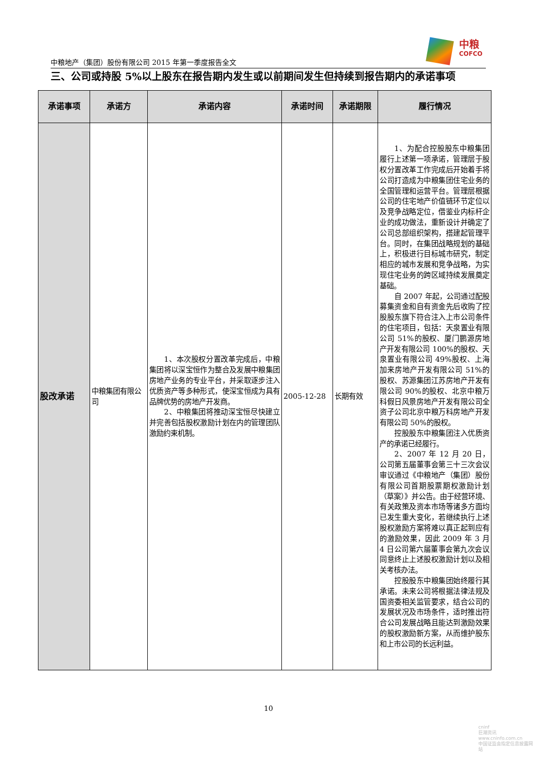中粮
COFCO
中粮地产（集团）股份有限公司 2015 年第一季度报告全文
三、公司或持股 5%以上股东在报告期内发生或以前期间发生但持续到报告期内的承诺事项
| 承诺事项 | 承诺方 | 承诺内容 | 承诺时间 | 承诺期限 | 履行情况 |
| --- | --- | --- | --- | --- | --- |
| 股改承诺 | 中粮集团有限公司 | 1、本次股权分置改革完成后，中粮集团将以深宝恒作为整合及发展中粮集团房地产业务的专业平台，并采取逐步注入优质资产等多种形式，使深宝恒成为具有品牌优势的房地产开发商。 2、中粮集团将推动深宝恒尽快建立并完善包括股权激励计划在内的管理团队激励约束机制。 | 2005-12-28 | 长期有效 | 1、为配合控股股东中粮集团履行上述第一项承诺，管理层于股权分置改革工作完成后开始着手将公司打造成为中粮集团住宅业务的全国管理和运营平台。管理层根据公司的住宅地产价值链环节定位以及竞争战略定位，借鉴业内标杆企业的成功做法，重新设计并确定了公司总部组织架构，搭建起管理平台。同时，在集团战略规划的基础上，积极进行目标城市研究，制定相应的城市发展和竞争战略，为实现住宅业务的跨区域持续发展奠定基础。 自 2007 年起，公司通过配股募集资金和自有资金先后收购了控股股东旗下符合注入上市公司条件的住宅项目，包括：天泉置业有限公司 51%的股权、厦门鹏源房地产开发有限公司 100%的股权、天泉置业有限公司 49%股权、上海加来房地产开发有限公司 51%的股权、苏源集团江苏房地产开发有限公司 90%的股权、北京中粮万科假日风景房地产开发有限公司全资子公司北京中粮万科房地产开发有限公司 50%的股权。 控股股东中粮集团注入优质资产的承诺已经履行。 2、2007 年 12 月 20 日，公司第五届董事会第三十三次会议审议通过《中粮地产（集团）股份有限公司首期股票期权激励计划（草案）》并公告。由于经营环境、有关政策及资本市场等诸多方面均已发生重大变化，若继续执行上述股权激励方案将难以真正起到应有的激励效果，因此 2009 年 3 月 4 日公司第六届董事会第九次会议同意终止上述股权激励计划以及相关考核办法。 控股股东中粮集团始终履行其承诺。未来公司将根据法律法规及国资委相关监管要求，结合公司的发展状况及市场条件，适时推出符合公司发展战略且能达到激励效果的股权激励新方案，从而维护股东和上市公司的长远利益。 |
10
cninf
巨潮资讯
www.cninfo.com.cn
中国证监会指定信息披露网站